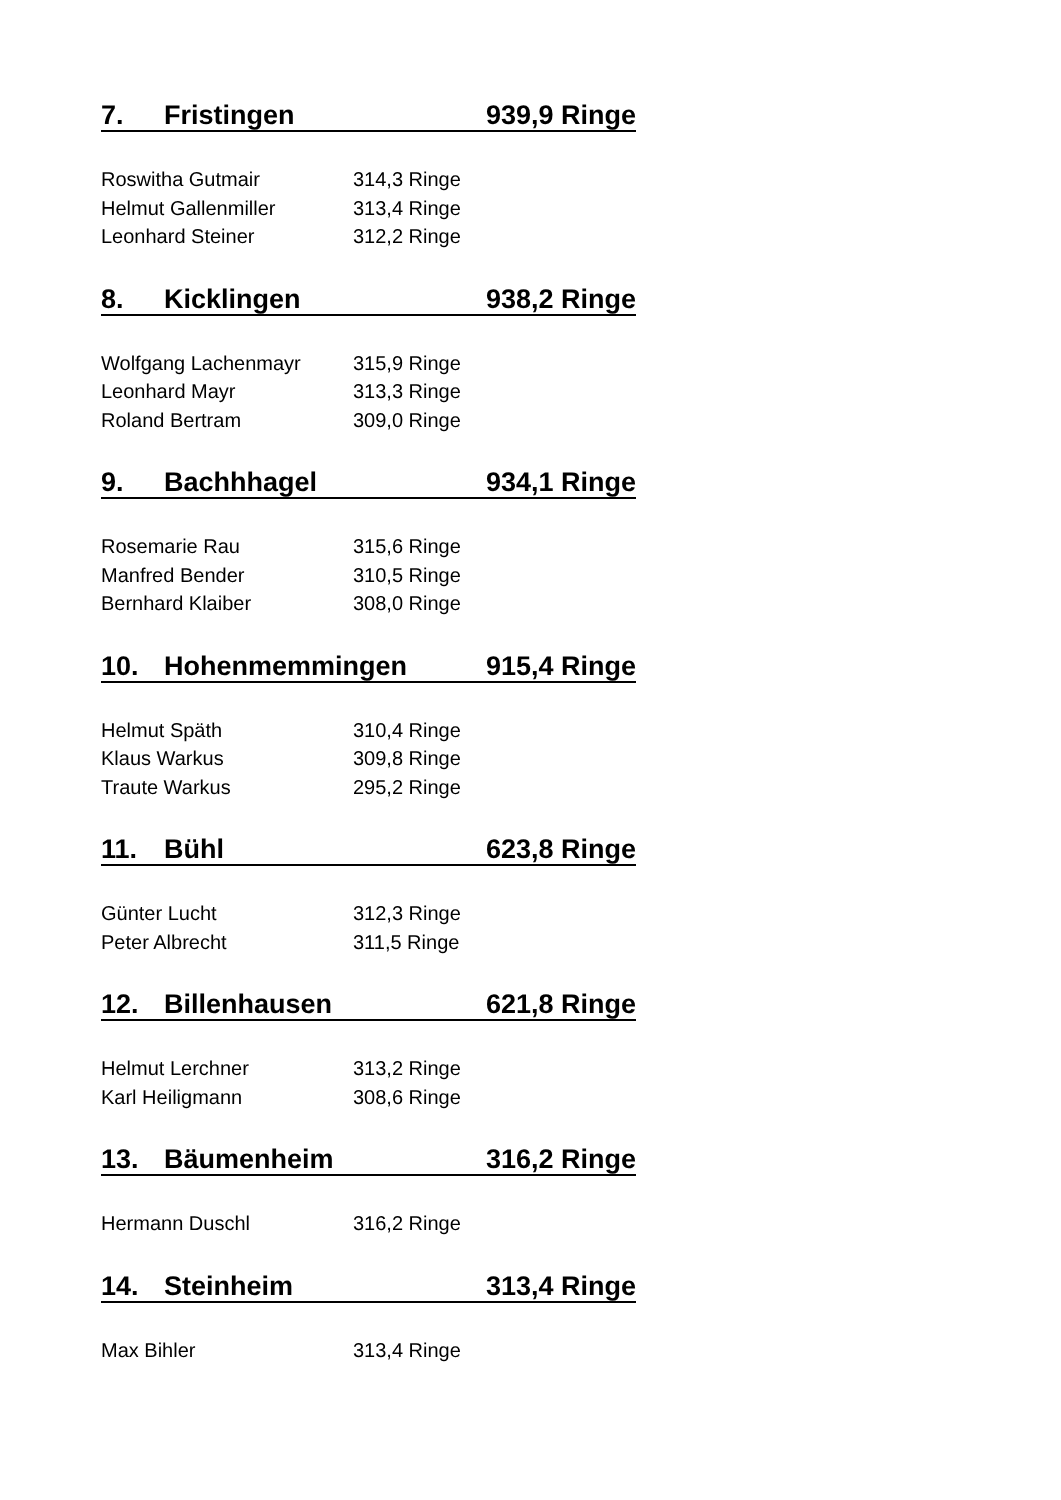7. Fristingen 939,9 Ringe
| Roswitha Gutmair | 314,3 Ringe |
| Helmut Gallenmiller | 313,4 Ringe |
| Leonhard Steiner | 312,2 Ringe |
8. Kicklingen 938,2 Ringe
| Wolfgang Lachenmayr | 315,9 Ringe |
| Leonhard Mayr | 313,3 Ringe |
| Roland Bertram | 309,0 Ringe |
9. Bachhhagel 934,1 Ringe
| Rosemarie Rau | 315,6 Ringe |
| Manfred Bender | 310,5 Ringe |
| Bernhard Klaiber | 308,0 Ringe |
10. Hohenmemmingen 915,4 Ringe
| Helmut Späth | 310,4 Ringe |
| Klaus Warkus | 309,8 Ringe |
| Traute Warkus | 295,2 Ringe |
11. Bühl 623,8 Ringe
| Günter Lucht | 312,3 Ringe |
| Peter Albrecht | 311,5 Ringe |
12. Billenhausen 621,8 Ringe
| Helmut Lerchner | 313,2 Ringe |
| Karl Heiligmann | 308,6 Ringe |
13. Bäumenheim 316,2 Ringe
| Hermann Duschl | 316,2 Ringe |
14. Steinheim 313,4 Ringe
| Max Bihler | 313,4 Ringe |